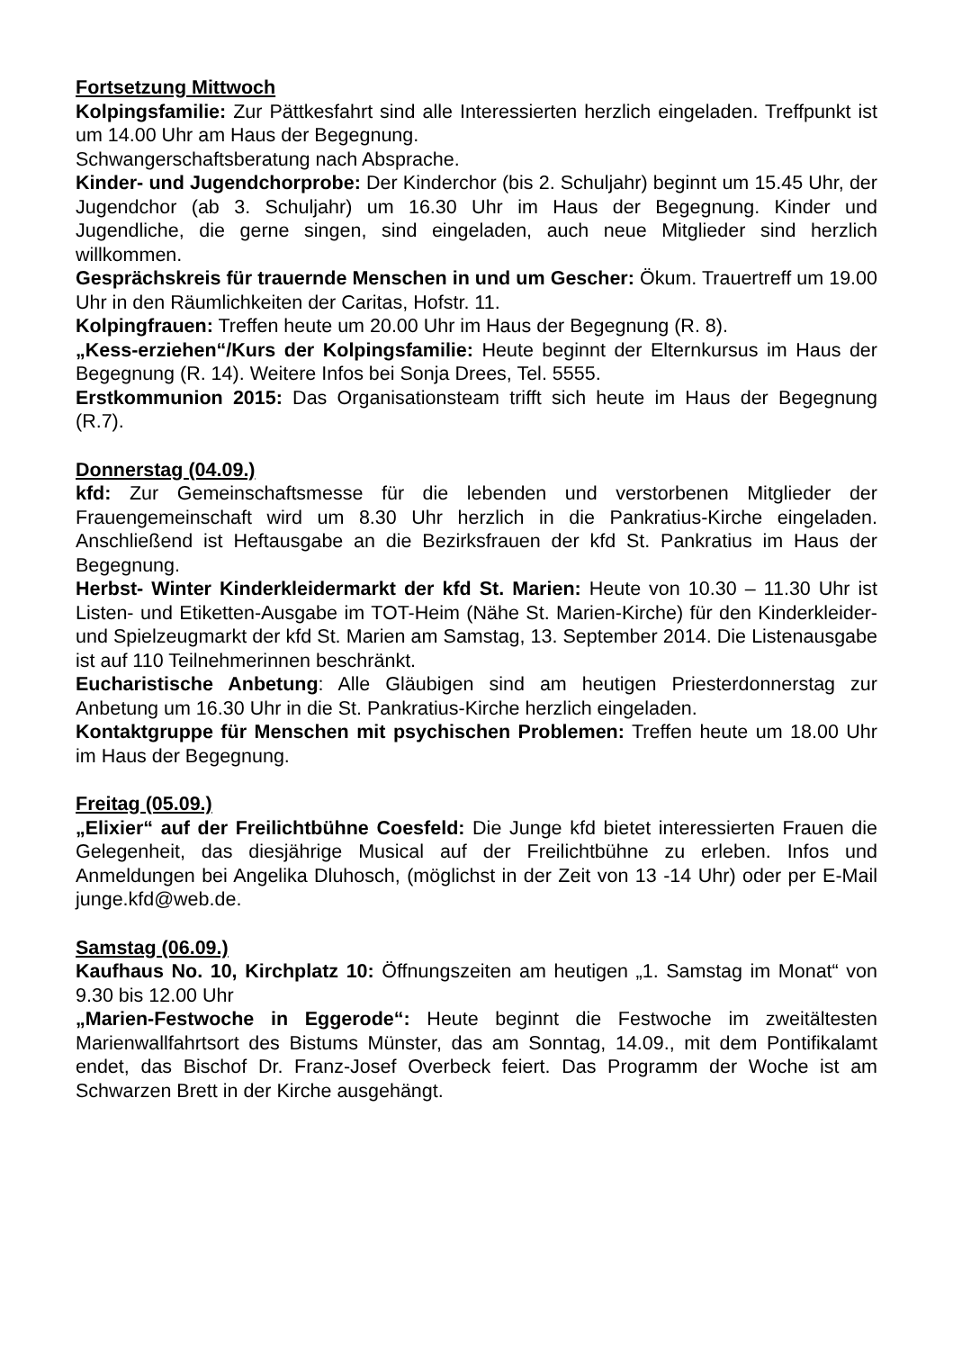Fortsetzung Mittwoch
Kolpingsfamilie: Zur Pättkesfahrt sind alle Interessierten herzlich eingeladen. Treffpunkt ist um 14.00 Uhr am Haus der Begegnung.
Schwangerschaftsberatung nach Absprache.
Kinder- und Jugendchorprobe: Der Kinderchor (bis 2. Schuljahr) beginnt um 15.45 Uhr, der Jugendchor (ab 3. Schuljahr) um 16.30 Uhr im Haus der Begegnung. Kinder und Jugendliche, die gerne singen, sind eingeladen, auch neue Mitglieder sind herzlich willkommen.
Gesprächskreis für trauernde Menschen in und um Gescher: Ökum. Trauertreff um 19.00 Uhr in den Räumlichkeiten der Caritas, Hofstr. 11.
Kolpingfrauen: Treffen heute um 20.00 Uhr im Haus der Begegnung (R. 8).
„Kess-erziehen“/Kurs der Kolpingsfamilie: Heute beginnt der Elternkursus im Haus der Begegnung (R. 14). Weitere Infos bei Sonja Drees, Tel. 5555.
Erstkommunion 2015: Das Organisationsteam trifft sich heute im Haus der Begegnung (R.7).
Donnerstag (04.09.)
kfd: Zur Gemeinschaftsmesse für die lebenden und verstorbenen Mitglieder der Frauengemeinschaft wird um 8.30 Uhr herzlich in die Pankratius-Kirche eingeladen. Anschließend ist Heftausgabe an die Bezirksfrauen der kfd St. Pankratius im Haus der Begegnung.
Herbst- Winter Kinderkleidermarkt der kfd St. Marien: Heute von 10.30 – 11.30 Uhr ist Listen- und Etiketten-Ausgabe im TOT-Heim (Nähe St. Marien-Kirche) für den Kinderkleider- und Spielzeugmarkt der kfd St. Marien am Samstag, 13. September 2014. Die Listenausgabe ist auf 110 Teilnehmerinnen beschränkt.
Eucharistische Anbetung: Alle Gläubigen sind am heutigen Priesterdonnerstag zur Anbetung um 16.30 Uhr in die St. Pankratius-Kirche herzlich eingeladen.
Kontaktgruppe für Menschen mit psychischen Problemen: Treffen heute um 18.00 Uhr im Haus der Begegnung.
Freitag (05.09.)
„Elixier“ auf der Freilichtbühne Coesfeld: Die Junge kfd bietet interessierten Frauen die Gelegenheit, das diesjährige Musical auf der Freilichtbühne zu erleben. Infos und Anmeldungen bei Angelika Dluhosch, (möglichst in der Zeit von 13 -14 Uhr) oder per E-Mail junge.kfd@web.de.
Samstag (06.09.)
Kaufhaus No. 10, Kirchplatz 10: Öffnungszeiten am heutigen „1. Samstag im Monat“ von 9.30 bis 12.00 Uhr
„Marien-Festwoche in Eggerode“: Heute beginnt die Festwoche im zweitältesten Marienwallfahrtsort des Bistums Münster, das am Sonntag, 14.09., mit dem Pontifikalamt endet, das Bischof Dr. Franz-Josef Overbeck feiert. Das Programm der Woche ist am Schwarzen Brett in der Kirche ausgehängt.